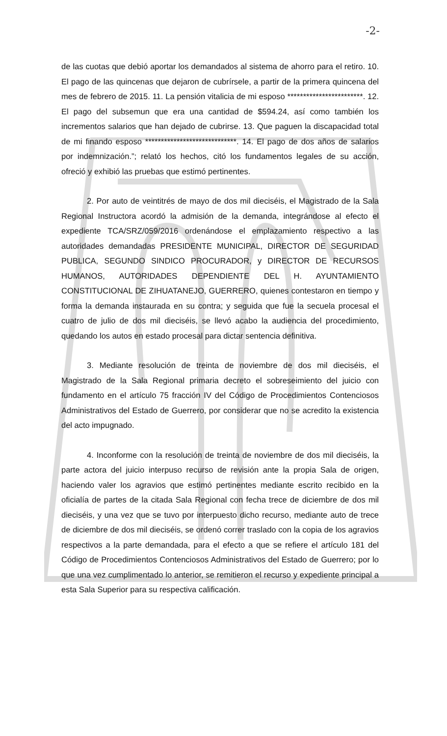-2-
de las cuotas que debió aportar los demandados al sistema de ahorro para el retiro. 10. El pago de las quincenas que dejaron de cubrírsele, a partir de la primera quincena del mes de febrero de 2015. 11. La pensión vitalicia de mi esposo ************************. 12. El pago del subsemun que era una cantidad de $594.24, así como también los incrementos salarios que han dejado de cubrirse. 13. Que paguen la discapacidad total de mi finando esposo *****************************. 14. El pago de dos años de salarios por indemnización.”; relató los hechos, citó los fundamentos legales de su acción, ofreció y exhibió las pruebas que estimó pertinentes.
2. Por auto de veintitrés de mayo de dos mil dieciséis, el Magistrado de la Sala Regional Instructora acordó la admisión de la demanda, integrándose al efecto el expediente TCA/SRZ/059/2016 ordenándose el emplazamiento respectivo a las autoridades demandadas PRESIDENTE MUNICIPAL, DIRECTOR DE SEGURIDAD PUBLICA, SEGUNDO SINDICO PROCURADOR, y DIRECTOR DE RECURSOS HUMANOS, AUTORIDADES DEPENDIENTE DEL H. AYUNTAMIENTO CONSTITUCIONAL DE ZIHUATANEJO, GUERRERO, quienes contestaron en tiempo y forma la demanda instaurada en su contra; y seguida que fue la secuela procesal el cuatro de julio de dos mil dieciséis, se llevó acabo la audiencia del procedimiento, quedando los autos en estado procesal para dictar sentencia definitiva.
3. Mediante resolución de treinta de noviembre de dos mil dieciséis, el Magistrado de la Sala Regional primaria decreto el sobreseimiento del juicio con fundamento en el artículo 75 fracción IV del Código de Procedimientos Contenciosos Administrativos del Estado de Guerrero, por considerar que no se acredito la existencia del acto impugnado.
4. Inconforme con la resolución de treinta de noviembre de dos mil dieciséis, la parte actora del juicio interpuso recurso de revisión ante la propia Sala de origen, haciendo valer los agravios que estimó pertinentes mediante escrito recibido en la oficialía de partes de la citada Sala Regional con fecha trece de diciembre de dos mil dieciséis, y una vez que se tuvo por interpuesto dicho recurso, mediante auto de trece de diciembre de dos mil dieciséis, se ordenó correr traslado con la copia de los agravios respectivos a la parte demandada, para el efecto a que se refiere el artículo 181 del Código de Procedimientos Contenciosos Administrativos del Estado de Guerrero; por lo que una vez cumplimentado lo anterior, se remitieron el recurso y expediente principal a esta Sala Superior para su respectiva calificación.